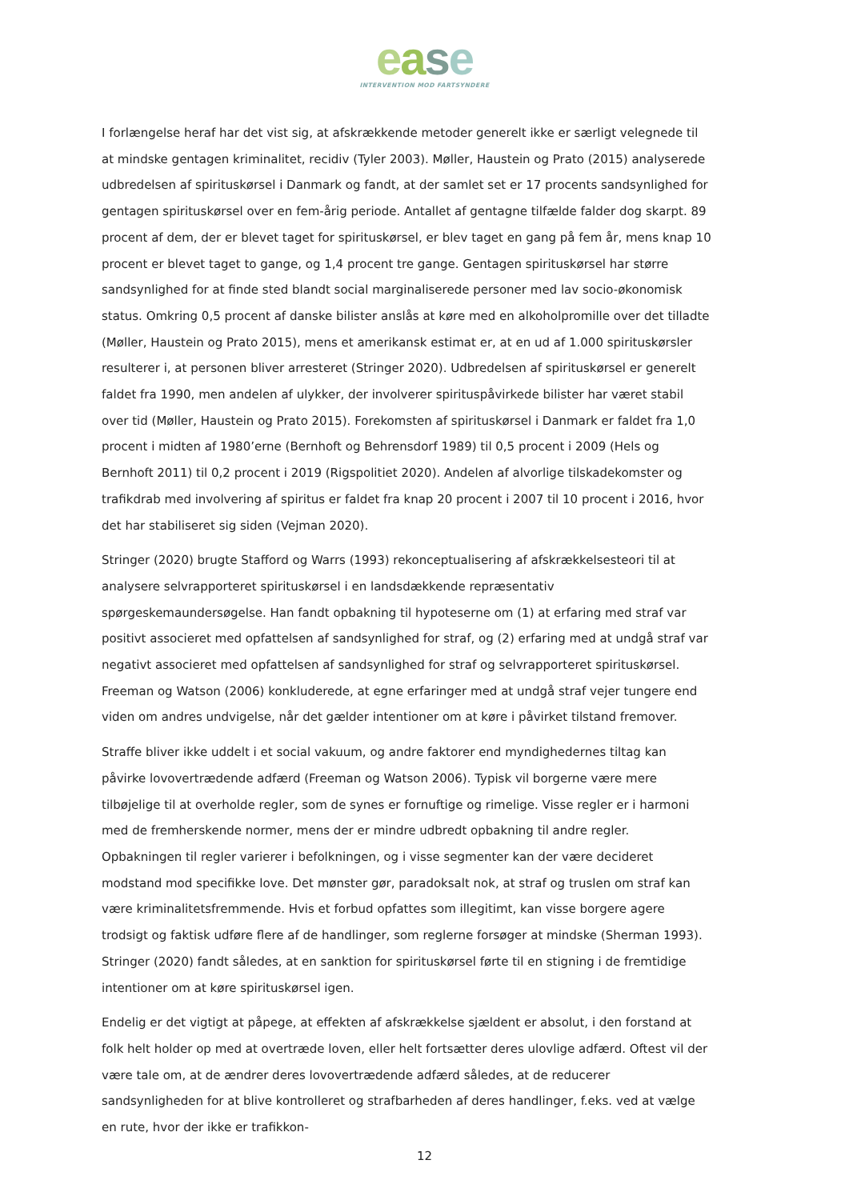ease
INTERVENTION MOD FARTSYNDERE
I forlængelse heraf har det vist sig, at afskrækkende metoder generelt ikke er særligt velegnede til at mindske gentagen kriminalitet, recidiv (Tyler 2003). Møller, Haustein og Prato (2015) analyserede udbredelsen af spirituskørsel i Danmark og fandt, at der samlet set er 17 procents sandsynlighed for gentagen spirituskørsel over en fem-årig periode. Antallet af gentagne tilfælde falder dog skarpt. 89 procent af dem, der er blevet taget for spirituskørsel, er blev taget en gang på fem år, mens knap 10 procent er blevet taget to gange, og 1,4 procent tre gange. Gentagen spirituskørsel har større sandsynlighed for at finde sted blandt social marginaliserede personer med lav socio-økonomisk status. Omkring 0,5 procent af danske bilister anslås at køre med en alkoholpromille over det tilladte (Møller, Haustein og Prato 2015), mens et amerikansk estimat er, at en ud af 1.000 spirituskørsler resulterer i, at personen bliver arresteret (Stringer 2020). Udbredelsen af spirituskørsel er generelt faldet fra 1990, men andelen af ulykker, der involverer spirituspåvirkede bilister har været stabil over tid (Møller, Haustein og Prato 2015). Forekomsten af spirituskørsel i Danmark er faldet fra 1,0 procent i midten af 1980’erne (Bernhoft og Behrensdorf 1989) til 0,5 procent i 2009 (Hels og Bernhoft 2011) til 0,2 procent i 2019 (Rigspolitiet 2020). Andelen af alvorlige tilskadekomster og trafikdrab med involvering af spiritus er faldet fra knap 20 procent i 2007 til 10 procent i 2016, hvor det har stabiliseret sig siden (Vejman 2020).
Stringer (2020) brugte Stafford og Warrs (1993) rekonceptualisering af afskrækkelsesteori til at analysere selvrapporteret spirituskørsel i en landsdækkende repræsentativ spørgeskemaundersøgelse. Han fandt opbakning til hypoteserne om (1) at erfaring med straf var positivt associeret med opfattelsen af sandsynlighed for straf, og (2) erfaring med at undgå straf var negativt associeret med opfattelsen af sandsynlighed for straf og selvrapporteret spirituskørsel. Freeman og Watson (2006) konkluderede, at egne erfaringer med at undgå straf vejer tungere end viden om andres undvigelse, når det gælder intentioner om at køre i påvirket tilstand fremover.
Straffe bliver ikke uddelt i et social vakuum, og andre faktorer end myndighedernes tiltag kan påvirke lovovertrædende adfærd (Freeman og Watson 2006). Typisk vil borgerne være mere tilbøjelige til at overholde regler, som de synes er fornuftige og rimelige. Visse regler er i harmoni med de fremherskende normer, mens der er mindre udbredt opbakning til andre regler. Opbakningen til regler varierer i befolkningen, og i visse segmenter kan der være decideret modstand mod specifikke love. Det mønster gør, paradoksalt nok, at straf og truslen om straf kan være kriminalitetsfremmende. Hvis et forbud opfattes som illegitimt, kan visse borgere agere trodsigt og faktisk udføre flere af de handlinger, som reglerne forsøger at mindske (Sherman 1993). Stringer (2020) fandt således, at en sanktion for spirituskørsel førte til en stigning i de fremtidige intentioner om at køre spirituskørsel igen.
Endelig er det vigtigt at påpege, at effekten af afskrækkelse sjældent er absolut, i den forstand at folk helt holder op med at overtræde loven, eller helt fortsætter deres ulovlige adfærd. Oftest vil der være tale om, at de ændrer deres lovovertrædende adfærd således, at de reducerer sandsynligheden for at blive kontrolleret og strafbarheden af deres handlinger, f.eks. ved at vælge en rute, hvor der ikke er trafikkon-
12